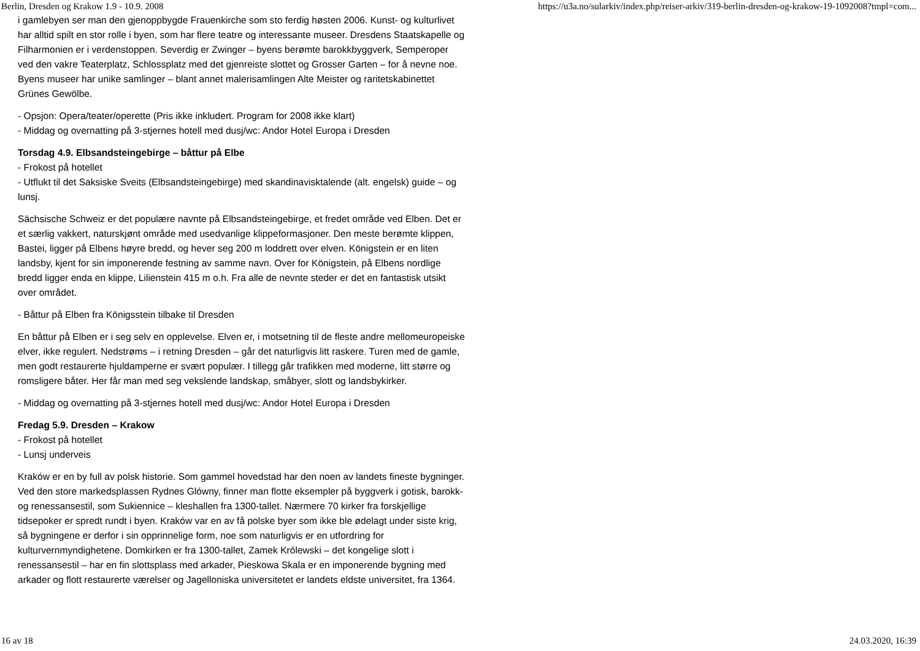Berlin, Dresden og Krakow 1.9 - 10.9. 2008 https://u3a.no/sularkiv/index.php/reiser-arkiv/319-berlin-dresden-og-krakow-19-1092008?tmpl=com...
i gamlebyen ser man den gjenoppbygde Frauenkirche som sto ferdig høsten 2006. Kunst- og kulturlivet har alltid spilt en stor rolle i byen, som har flere teatre og interessante museer. Dresdens Staatskapelle og Filharmonien er i verdenstoppen. Severdig er Zwinger – byens berømte barokkbyggverk, Semperoper ved den vakre Teaterplatz, Schlossplatz med det gjenreiste slottet og Grosser Garten – for å nevne noe. Byens museer har unike samlinger – blant annet malerisamlingen Alte Meister og raritetskabinettet Grünes Gewölbe.
- Opsjon: Opera/teater/operette (Pris ikke inkludert. Program for 2008 ikke klart)
- Middag og overnatting på 3-stjernes hotell med dusj/wc: Andor Hotel Europa i Dresden
Torsdag 4.9. Elbsandsteingebirge – båttur på Elbe
- Frokost på hotellet
- Utflukt til det Saksiske Sveits (Elbsandsteingebirge) med skandinavisktalende (alt. engelsk) guide – og lunsj.
Sächsische Schweiz er det populære navnte på Elbsandsteingebirge, et fredet område ved Elben. Det er et særlig vakkert, naturskjønt område med usedvanlige klippeformasjoner. Den meste berømte klippen, Bastei, ligger på Elbens høyre bredd, og hever seg 200 m loddrett over elven. Königstein er en liten landsby, kjent for sin imponerende festning av samme navn. Over for Königstein, på Elbens nordlige bredd ligger enda en klippe, Lilienstein 415 m o.h. Fra alle de nevnte steder er det en fantastisk utsikt over området.
- Båttur på Elben fra Königsstein tilbake til Dresden
En båttur på Elben er i seg selv en opplevelse. Elven er, i motsetning til de fleste andre mellomeuropeiske elver, ikke regulert. Nedstrøms – i retning Dresden – går det naturligvis litt raskere. Turen med de gamle, men godt restaurerte hjuldamperne er svært populær. I tillegg går trafikken med moderne, litt større og romsligere båter. Her får man med seg vekslende landskap, småbyer, slott og landsbykirker.
- Middag og overnatting på 3-stjernes hotell med dusj/wc: Andor Hotel Europa i Dresden
Fredag 5.9. Dresden – Krakow
- Frokost på hotellet
- Lunsj underveis
Kraków er en by full av polsk historie. Som gammel hovedstad har den noen av landets fineste bygninger. Ved den store markedsplassen Rydnes Glówny, finner man flotte eksempler på byggverk i gotisk, barokk- og renessansestil, som Sukiennice – kleshallen fra 1300-tallet. Nærmere 70 kirker fra forskjellige tidsepoker er spredt rundt i byen. Kraków var en av få polske byer som ikke ble ødelagt under siste krig, så bygningene er derfor i sin opprinnelige form, noe som naturligvis er en utfordring for kulturvernmyndighetene. Domkirken er fra 1300-tallet, Zamek Królewski – det kongelige slott i renessansestil – har en fin slottsplass med arkader, Pieskowa Skala er en imponerende bygning med arkader og flott restaurerte værelser og Jagelloniska universitetet er landets eldste universitet, fra 1364.
16 av 18 24.03.2020, 16:39